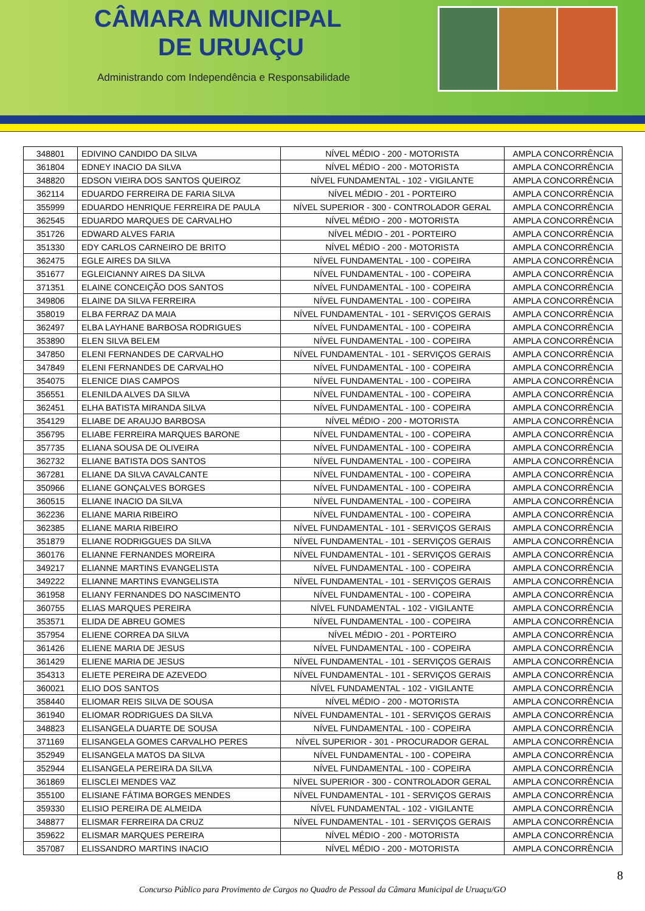CÂMARA MUNICIPAL
DE URUAÇU
Administrando com Independência e Responsabilidade
| 348801 | EDIVINO CANDIDO DA SILVA | NÍVEL MÉDIO - 200 - MOTORISTA | AMPLA CONCORRÊNCIA |
| 361804 | EDNEY INACIO DA SILVA | NÍVEL MÉDIO - 200 - MOTORISTA | AMPLA CONCORRÊNCIA |
| 348820 | EDSON VIEIRA DOS SANTOS QUEIROZ | NÍVEL FUNDAMENTAL - 102 - VIGILANTE | AMPLA CONCORRÊNCIA |
| 362114 | EDUARDO FERREIRA DE FARIA SILVA | NÍVEL MÉDIO - 201 - PORTEIRO | AMPLA CONCORRÊNCIA |
| 355999 | EDUARDO HENRIQUE FERREIRA DE PAULA | NÍVEL SUPERIOR - 300 - CONTROLADOR GERAL | AMPLA CONCORRÊNCIA |
| 362545 | EDUARDO MARQUES DE CARVALHO | NÍVEL MÉDIO - 200 - MOTORISTA | AMPLA CONCORRÊNCIA |
| 351726 | EDWARD ALVES FARIA | NÍVEL MÉDIO - 201 - PORTEIRO | AMPLA CONCORRÊNCIA |
| 351330 | EDY CARLOS CARNEIRO DE BRITO | NÍVEL MÉDIO - 200 - MOTORISTA | AMPLA CONCORRÊNCIA |
| 362475 | EGLE AIRES DA SILVA | NÍVEL FUNDAMENTAL - 100 - COPEIRA | AMPLA CONCORRÊNCIA |
| 351677 | EGLEICIANNY AIRES DA SILVA | NÍVEL FUNDAMENTAL - 100 - COPEIRA | AMPLA CONCORRÊNCIA |
| 371351 | ELAINE CONCEIÇÃO DOS SANTOS | NÍVEL FUNDAMENTAL - 100 - COPEIRA | AMPLA CONCORRÊNCIA |
| 349806 | ELAINE DA SILVA FERREIRA | NÍVEL FUNDAMENTAL - 100 - COPEIRA | AMPLA CONCORRÊNCIA |
| 358019 | ELBA FERRAZ DA MAIA | NÍVEL FUNDAMENTAL - 101 - SERVIÇOS GERAIS | AMPLA CONCORRÊNCIA |
| 362497 | ELBA LAYHANE BARBOSA RODRIGUES | NÍVEL FUNDAMENTAL - 100 - COPEIRA | AMPLA CONCORRÊNCIA |
| 353890 | ELEN SILVA BELEM | NÍVEL FUNDAMENTAL - 100 - COPEIRA | AMPLA CONCORRÊNCIA |
| 347850 | ELENI FERNANDES DE CARVALHO | NÍVEL FUNDAMENTAL - 101 - SERVIÇOS GERAIS | AMPLA CONCORRÊNCIA |
| 347849 | ELENI FERNANDES DE CARVALHO | NÍVEL FUNDAMENTAL - 100 - COPEIRA | AMPLA CONCORRÊNCIA |
| 354075 | ELENICE DIAS CAMPOS | NÍVEL FUNDAMENTAL - 100 - COPEIRA | AMPLA CONCORRÊNCIA |
| 356551 | ELENILDA ALVES DA SILVA | NÍVEL FUNDAMENTAL - 100 - COPEIRA | AMPLA CONCORRÊNCIA |
| 362451 | ELHA BATISTA MIRANDA SILVA | NÍVEL FUNDAMENTAL - 100 - COPEIRA | AMPLA CONCORRÊNCIA |
| 354129 | ELIABE DE ARAUJO BARBOSA | NÍVEL MÉDIO - 200 - MOTORISTA | AMPLA CONCORRÊNCIA |
| 356795 | ELIABE FERREIRA MARQUES BARONE | NÍVEL FUNDAMENTAL - 100 - COPEIRA | AMPLA CONCORRÊNCIA |
| 357735 | ELIANA SOUSA DE OLIVEIRA | NÍVEL FUNDAMENTAL - 100 - COPEIRA | AMPLA CONCORRÊNCIA |
| 362732 | ELIANE BATISTA DOS SANTOS | NÍVEL FUNDAMENTAL - 100 - COPEIRA | AMPLA CONCORRÊNCIA |
| 367281 | ELIANE DA SILVA CAVALCANTE | NÍVEL FUNDAMENTAL - 100 - COPEIRA | AMPLA CONCORRÊNCIA |
| 350966 | ELIANE GONÇALVES BORGES | NÍVEL FUNDAMENTAL - 100 - COPEIRA | AMPLA CONCORRÊNCIA |
| 360515 | ELIANE INACIO DA SILVA | NÍVEL FUNDAMENTAL - 100 - COPEIRA | AMPLA CONCORRÊNCIA |
| 362236 | ELIANE MARIA RIBEIRO | NÍVEL FUNDAMENTAL - 100 - COPEIRA | AMPLA CONCORRÊNCIA |
| 362385 | ELIANE MARIA RIBEIRO | NÍVEL FUNDAMENTAL - 101 - SERVIÇOS GERAIS | AMPLA CONCORRÊNCIA |
| 351879 | ELIANE RODRIGGUES DA SILVA | NÍVEL FUNDAMENTAL - 101 - SERVIÇOS GERAIS | AMPLA CONCORRÊNCIA |
| 360176 | ELIANNE FERNANDES MOREIRA | NÍVEL FUNDAMENTAL - 101 - SERVIÇOS GERAIS | AMPLA CONCORRÊNCIA |
| 349217 | ELIANNE MARTINS EVANGELISTA | NÍVEL FUNDAMENTAL - 100 - COPEIRA | AMPLA CONCORRÊNCIA |
| 349222 | ELIANNE MARTINS EVANGELISTA | NÍVEL FUNDAMENTAL - 101 - SERVIÇOS GERAIS | AMPLA CONCORRÊNCIA |
| 361958 | ELIANY FERNANDES DO NASCIMENTO | NÍVEL FUNDAMENTAL - 100 - COPEIRA | AMPLA CONCORRÊNCIA |
| 360755 | ELIAS MARQUES PEREIRA | NÍVEL FUNDAMENTAL - 102 - VIGILANTE | AMPLA CONCORRÊNCIA |
| 353571 | ELIDA DE ABREU GOMES | NÍVEL FUNDAMENTAL - 100 - COPEIRA | AMPLA CONCORRÊNCIA |
| 357954 | ELIENE CORREA DA SILVA | NÍVEL MÉDIO - 201 - PORTEIRO | AMPLA CONCORRÊNCIA |
| 361426 | ELIENE MARIA DE JESUS | NÍVEL FUNDAMENTAL - 100 - COPEIRA | AMPLA CONCORRÊNCIA |
| 361429 | ELIENE MARIA DE JESUS | NÍVEL FUNDAMENTAL - 101 - SERVIÇOS GERAIS | AMPLA CONCORRÊNCIA |
| 354313 | ELIETE PEREIRA DE AZEVEDO | NÍVEL FUNDAMENTAL - 101 - SERVIÇOS GERAIS | AMPLA CONCORRÊNCIA |
| 360021 | ELIO DOS SANTOS | NÍVEL FUNDAMENTAL - 102 - VIGILANTE | AMPLA CONCORRÊNCIA |
| 358440 | ELIOMAR REIS SILVA DE SOUSA | NÍVEL MÉDIO - 200 - MOTORISTA | AMPLA CONCORRÊNCIA |
| 361940 | ELIOMAR RODRIGUES DA SILVA | NÍVEL FUNDAMENTAL - 101 - SERVIÇOS GERAIS | AMPLA CONCORRÊNCIA |
| 348823 | ELISANGELA DUARTE DE SOUSA | NÍVEL FUNDAMENTAL - 100 - COPEIRA | AMPLA CONCORRÊNCIA |
| 371169 | ELISANGELA GOMES CARVALHO PERES | NÍVEL SUPERIOR - 301 - PROCURADOR GERAL | AMPLA CONCORRÊNCIA |
| 352949 | ELISANGELA MATOS DA SILVA | NÍVEL FUNDAMENTAL - 100 - COPEIRA | AMPLA CONCORRÊNCIA |
| 352944 | ELISANGELA PEREIRA DA SILVA | NÍVEL FUNDAMENTAL - 100 - COPEIRA | AMPLA CONCORRÊNCIA |
| 361869 | ELISCLEI MENDES VAZ | NÍVEL SUPERIOR - 300 - CONTROLADOR GERAL | AMPLA CONCORRÊNCIA |
| 355100 | ELISIANE FÁTIMA BORGES MENDES | NÍVEL FUNDAMENTAL - 101 - SERVIÇOS GERAIS | AMPLA CONCORRÊNCIA |
| 359330 | ELISIO PEREIRA DE ALMEIDA | NÍVEL FUNDAMENTAL - 102 - VIGILANTE | AMPLA CONCORRÊNCIA |
| 348877 | ELISMAR FERREIRA DA CRUZ | NÍVEL FUNDAMENTAL - 101 - SERVIÇOS GERAIS | AMPLA CONCORRÊNCIA |
| 359622 | ELISMAR MARQUES PEREIRA | NÍVEL MÉDIO - 200 - MOTORISTA | AMPLA CONCORRÊNCIA |
| 357087 | ELISSANDRO MARTINS INACIO | NÍVEL MÉDIO - 200 - MOTORISTA | AMPLA CONCORRÊNCIA |
8
Concurso Público para Provimento de Cargos no Quadro de Pessoal da Câmara Municipal de Uruaçu/GO